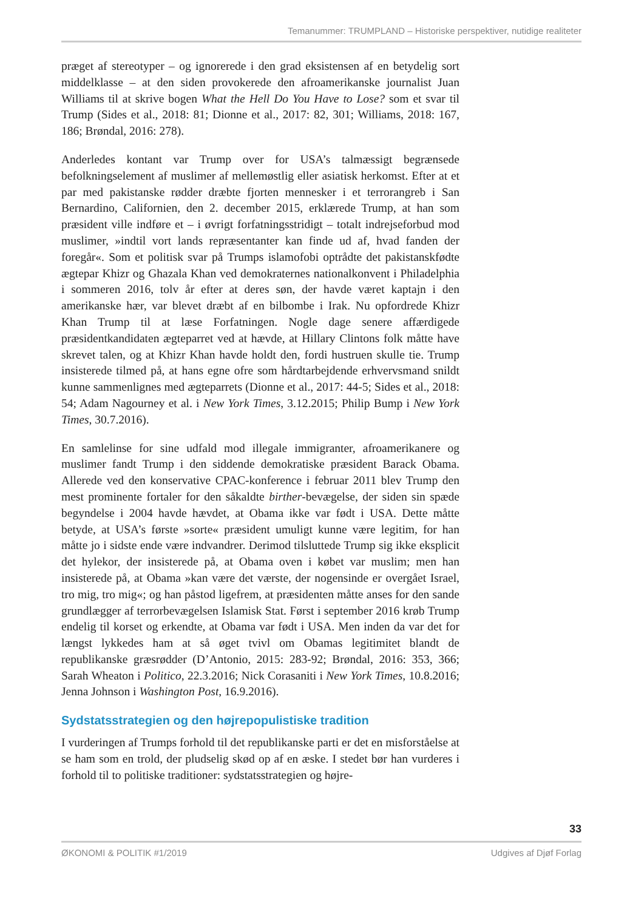Temanummer: TRUMPLAND – Historiske perspektiver, nutidige realiteter
præget af stereotyper – og ignorerede i den grad eksistensen af en betydelig sort middelklasse – at den siden provokerede den afroamerikanske journalist Juan Williams til at skrive bogen What the Hell Do You Have to Lose? som et svar til Trump (Sides et al., 2018: 81; Dionne et al., 2017: 82, 301; Williams, 2018: 167, 186; Brøndal, 2016: 278).
Anderledes kontant var Trump over for USA’s talmæssigt begrænsede befolkningselement af muslimer af mellemøstlig eller asiatisk herkomst. Efter at et par med pakistanske rødder dræbte fjorten mennesker i et terrorangreb i San Bernardino, Californien, den 2. december 2015, erklærede Trump, at han som præsident ville indføre et – i øvrigt forfatningsstridigt – totalt indrejseforbud mod muslimer, »indtil vort lands repræsentanter kan finde ud af, hvad fanden der foregår«. Som et politisk svar på Trumps islamofobi optrådte det pakistanskfødte ægtepar Khizr og Ghazala Khan ved demokraternes nationalkonvent i Philadelphia i sommeren 2016, tolv år efter at deres søn, der havde været kaptajn i den amerikanske hær, var blevet dræbt af en bilbombe i Irak. Nu opfordrede Khizr Khan Trump til at læse Forfatningen. Nogle dage senere affærdigede præsidentkandidaten ægteparret ved at hævde, at Hillary Clintons folk måtte have skrevet talen, og at Khizr Khan havde holdt den, fordi hustruen skulle tie. Trump insisterede tilmed på, at hans egne ofre som hårdtarbejdende erhvervsmand snildt kunne sammenlignes med ægteparrets (Dionne et al., 2017: 44-5; Sides et al., 2018: 54; Adam Nagourney et al. i New York Times, 3.12.2015; Philip Bump i New York Times, 30.7.2016).
En samlelinse for sine udfald mod illegale immigranter, afroamerikanere og muslimer fandt Trump i den siddende demokratiske præsident Barack Obama. Allerede ved den konservative CPAC-konference i februar 2011 blev Trump den mest prominente fortaler for den såkaldte birther-bevægelse, der siden sin spæde begyndelse i 2004 havde hævdet, at Obama ikke var født i USA. Dette måtte betyde, at USA’s første »sorte« præsident umuligt kunne være legitim, for han måtte jo i sidste ende være indvandrer. Derimod tilsluttede Trump sig ikke eksplicit det hylekor, der insisterede på, at Obama oven i købet var muslim; men han insisterede på, at Obama »kan være det værste, der nogensinde er overgået Israel, tro mig, tro mig«; og han påstod ligefrem, at præsidenten måtte anses for den sande grundlægger af terrorbevægelsen Islamisk Stat. Først i september 2016 krøb Trump endelig til korset og erkendte, at Obama var født i USA. Men inden da var det for længst lykkedes ham at så øget tvivl om Obamas legitimitet blandt de republikanske græsrødder (D’Antonio, 2015: 283-92; Brøndal, 2016: 353, 366; Sarah Wheaton i Politico, 22.3.2016; Nick Corasaniti i New York Times, 10.8.2016; Jenna Johnson i Washington Post, 16.9.2016).
Sydstatsstrategien og den højrepopulistiske tradition
I vurderingen af Trumps forhold til det republikanske parti er det en misforståelse at se ham som en trold, der pludselig skød op af en æske. I stedet bør han vurderes i forhold til to politiske traditioner: sydstatsstrategien og højre-
33
ØKONOMI & POLITIK #1/2019 Udgives af Djøf Forlag